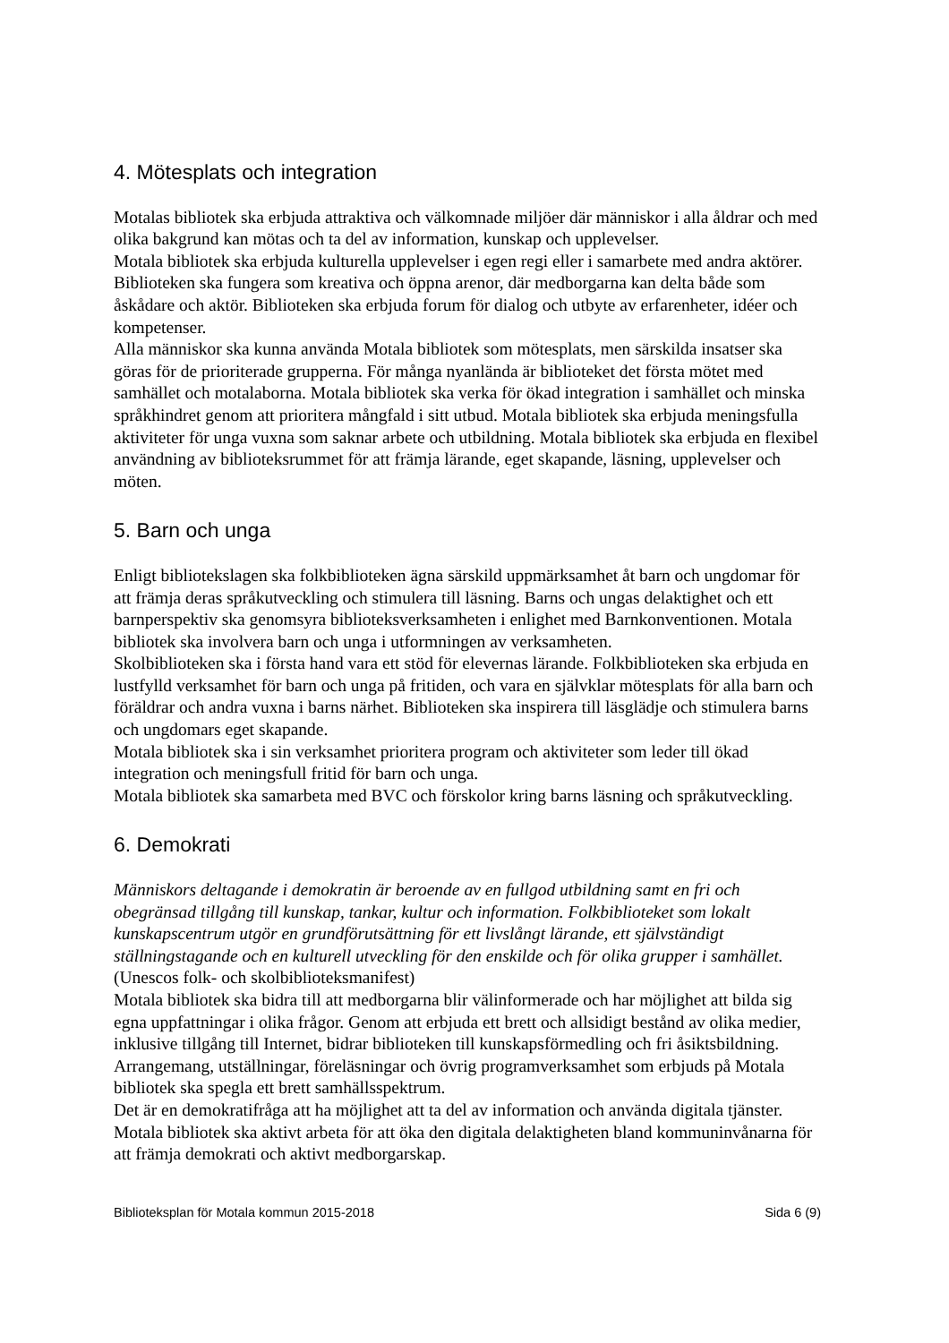4. Mötesplats och integration
Motalas bibliotek ska erbjuda attraktiva och välkomnade miljöer där människor i alla åldrar och med olika bakgrund kan mötas och ta del av information, kunskap och upplevelser.
Motala bibliotek ska erbjuda kulturella upplevelser i egen regi eller i samarbete med andra aktörer. Biblioteken ska fungera som kreativa och öppna arenor, där medborgarna kan delta både som åskådare och aktör. Biblioteken ska erbjuda forum för dialog och utbyte av erfarenheter, idéer och kompetenser.
Alla människor ska kunna använda Motala bibliotek som mötesplats, men särskilda insatser ska göras för de prioriterade grupperna. För många nyanlända är biblioteket det första mötet med samhället och motalaborna. Motala bibliotek ska verka för ökad integration i samhället och minska språkhindret genom att prioritera mångfald i sitt utbud. Motala bibliotek ska erbjuda meningsfulla aktiviteter för unga vuxna som saknar arbete och utbildning. Motala bibliotek ska erbjuda en flexibel användning av biblioteksrummet för att främja lärande, eget skapande, läsning, upplevelser och möten.
5. Barn och unga
Enligt bibliotekslagen ska folkbiblioteken ägna särskild uppmärksamhet åt barn och ungdomar för att främja deras språkutveckling och stimulera till läsning. Barns och ungas delaktighet och ett barnperspektiv ska genomsyra biblioteksverksamheten i enlighet med Barnkonventionen. Motala bibliotek ska involvera barn och unga i utformningen av verksamheten.
Skolbiblioteken ska i första hand vara ett stöd för elevernas lärande. Folkbiblioteken ska erbjuda en lustfylld verksamhet för barn och unga på fritiden, och vara en självklar mötesplats för alla barn och föräldrar och andra vuxna i barns närhet. Biblioteken ska inspirera till läsglädje och stimulera barns och ungdomars eget skapande.
Motala bibliotek ska i sin verksamhet prioritera program och aktiviteter som leder till ökad integration och meningsfull fritid för barn och unga.
Motala bibliotek ska samarbeta med BVC och förskolor kring barns läsning och språkutveckling.
6. Demokrati
Människors deltagande i demokratin är beroende av en fullgod utbildning samt en fri och obegränsad tillgång till kunskap, tankar, kultur och information. Folkbiblioteket som lokalt kunskapscentrum utgör en grundförutsättning för ett livslångt lärande, ett självständigt ställningstagande och en kulturell utveckling för den enskilde och för olika grupper i samhället.(Unescos folk- och skolbiblioteksmanifest)
Motala bibliotek ska bidra till att medborgarna blir välinformerade och har möjlighet att bilda sig egna uppfattningar i olika frågor. Genom att erbjuda ett brett och allsidigt bestånd av olika medier, inklusive tillgång till Internet, bidrar biblioteken till kunskapsförmedling och fri åsiktsbildning.
Arrangemang, utställningar, föreläsningar och övrig programverksamhet som erbjuds på Motala bibliotek ska spegla ett brett samhällsspektrum.
Det är en demokratifråga att ha möjlighet att ta del av information och använda digitala tjänster. Motala bibliotek ska aktivt arbeta för att öka den digitala delaktigheten bland kommuninvånarna för att främja demokrati och aktivt medborgarskap.
Biblioteksplan för Motala kommun 2015-2018 Sida 6 (9)